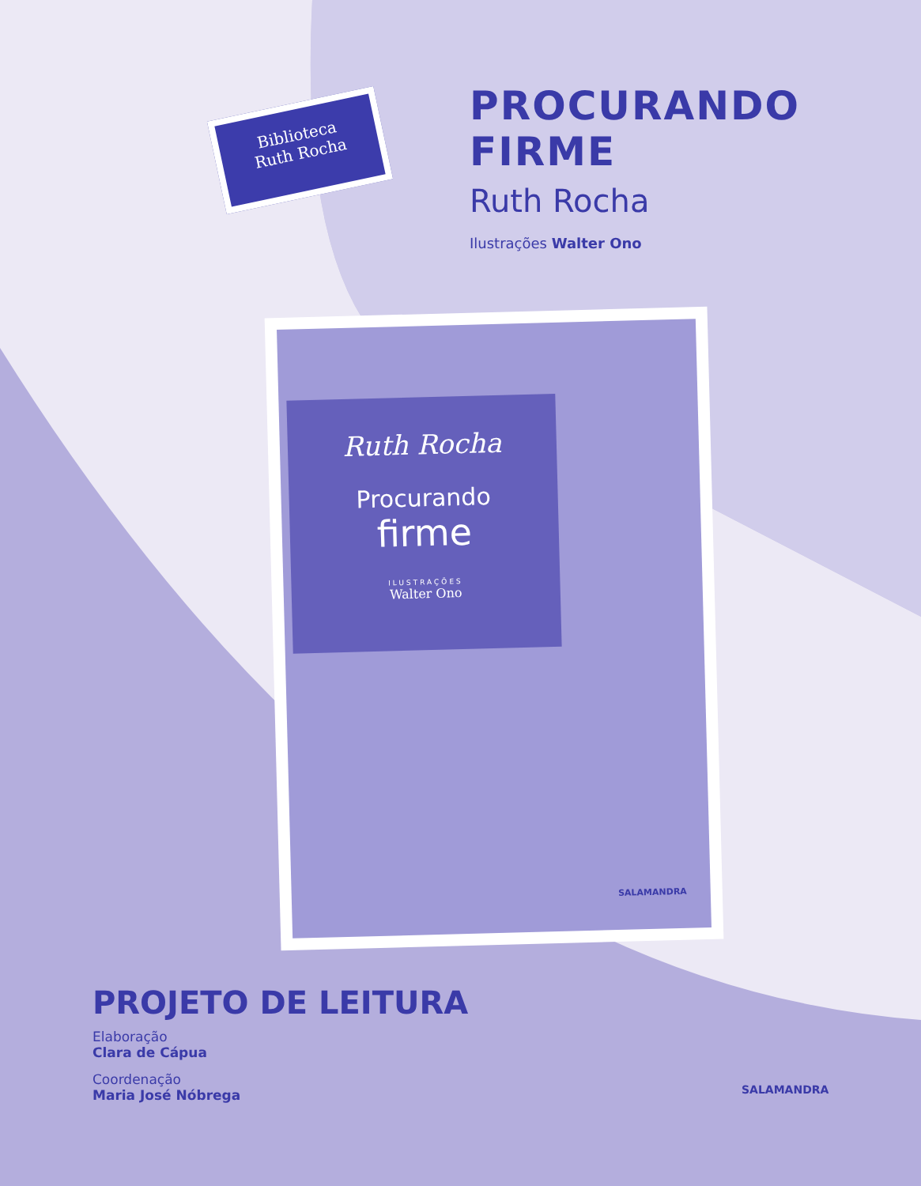Biblioteca
Ruth Rocha
PROCURANDO
FIRME
Ruth Rocha
Ilustrações Walter Ono
Ruth Rocha
Procurando
firme
ILUSTRAÇÕES
Walter Ono
SALAMANDRA
PROJETO DE LEITURA
Elaboração
Clara de Cápua
Coordenação
Maria José Nóbrega
SALAMANDRA